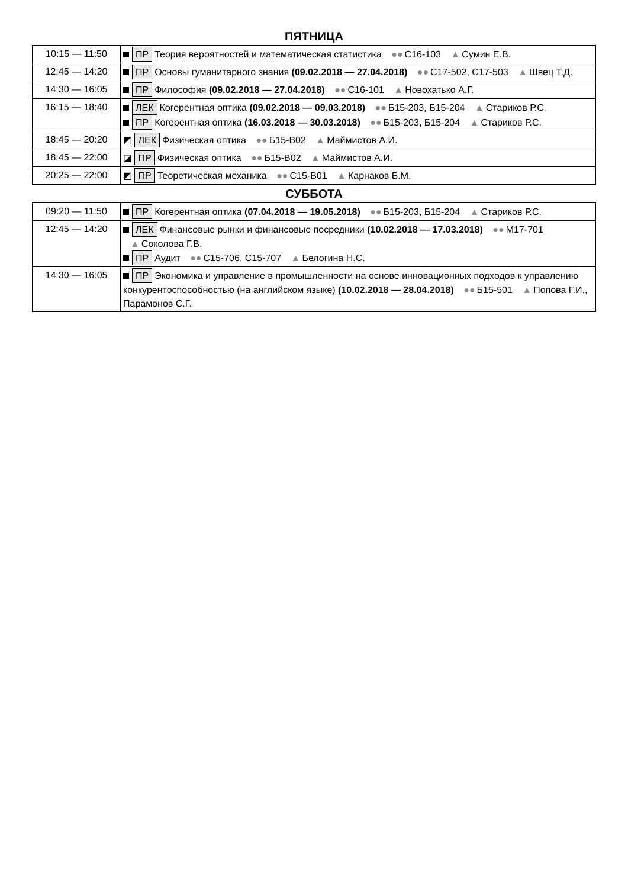ПЯТНИЦА
| 10:15 — 11:50 | ПР Теория вероятностей и математическая статистика ●● С16-103 ▲ Сумин Е.В. |
| 12:45 — 14:20 | ПР Основы гуманитарного знания (09.02.2018 — 27.04.2018) ●● С17-502, С17-503 ▲ Швец Т.Д. |
| 14:30 — 16:05 | ПР Философия (09.02.2018 — 27.04.2018) ●● С16-101 ▲ Новохатько А.Г. |
| 16:15 — 18:40 | ЛЕК Когерентная оптика (09.02.2018 — 09.03.2018) ●● Б15-203, Б15-204 ▲ Стариков Р.С. ПР Когерентная оптика (16.03.2018 — 30.03.2018) ●● Б15-203, Б15-204 ▲ Стариков Р.С. |
| 18:45 — 20:20 | ◩ ЛЕК Физическая оптика ●● Б15-В02 ▲ Маймистов А.И. |
| 18:45 — 22:00 | ◪ ПР Физическая оптика ●● Б15-В02 ▲ Маймистов А.И. |
| 20:25 — 22:00 | ◩ ПР Теоретическая механика ●● С15-В01 ▲ Карнаков Б.М. |
СУББОТА
| 09:20 — 11:50 | ПР Когерентная оптика (07.04.2018 — 19.05.2018) ●● Б15-203, Б15-204 ▲ Стариков Р.С. |
| 12:45 — 14:20 | ЛЕК Финансовые рынки и финансовые посредники (10.02.2018 — 17.03.2018) ●● М17-701 ▲ Соколова Г.В. ПР Аудит ●● С15-706, С15-707 ▲ Белогина Н.С. |
| 14:30 — 16:05 | ПР Экономика и управление в промышленности на основе инновационных подходов к управлению конкурентоспособностью (на английском языке) (10.02.2018 — 28.04.2018) ●● Б15-501 ▲ Попова Г.И., Парамонов С.Г. |